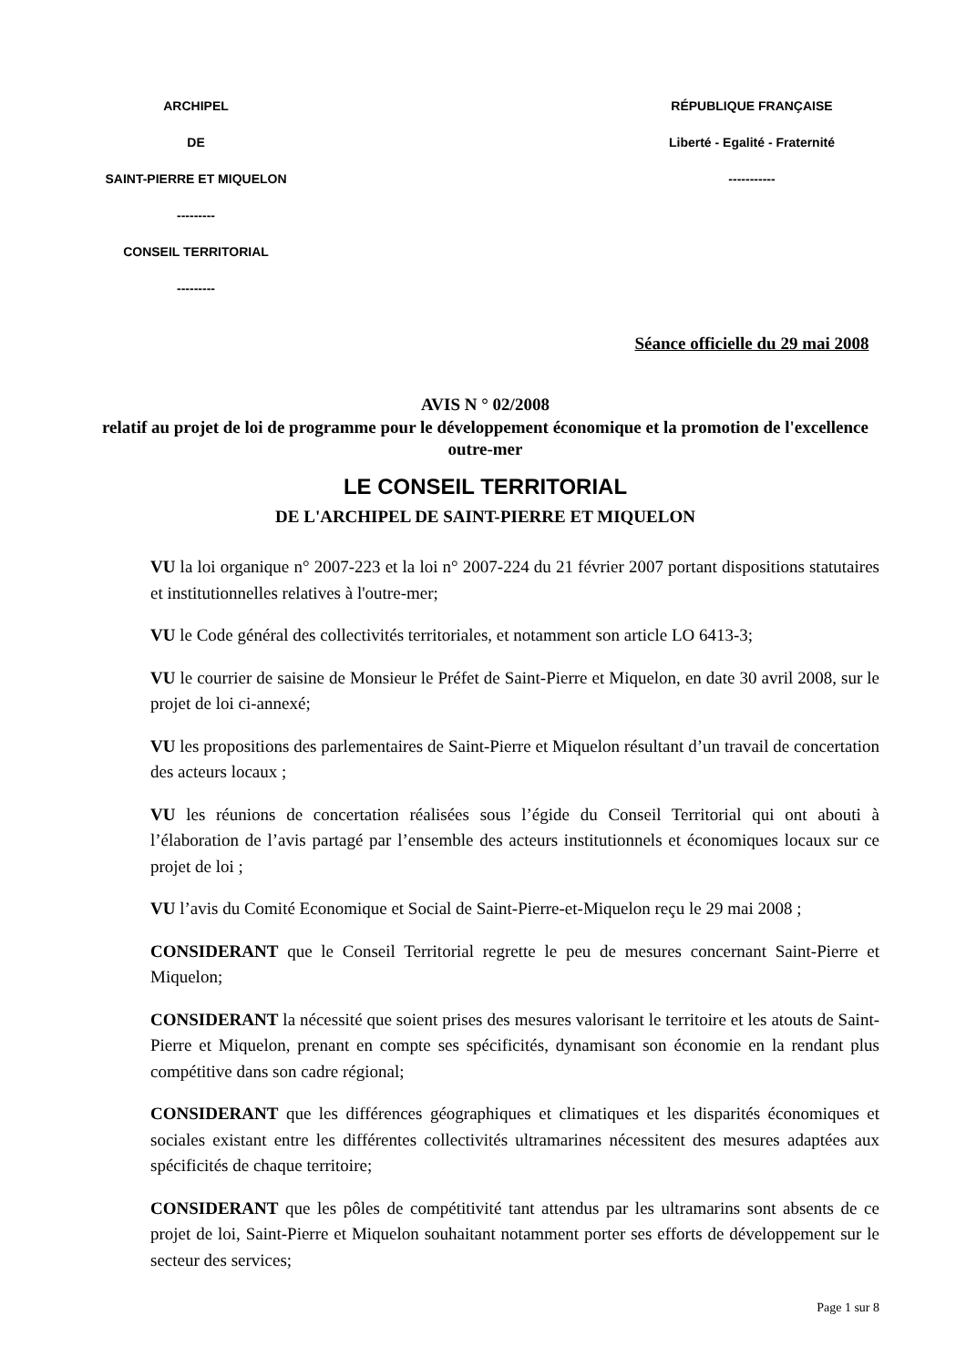ARCHIPEL
DE
SAINT-PIERRE ET MIQUELON
---------
CONSEIL TERRITORIAL
---------
RÉPUBLIQUE FRANÇAISE
Liberté - Egalité - Fraternité
-----------
Séance officielle du 29 mai 2008
AVIS N ° 02/2008
relatif au projet de loi de programme pour le développement économique et la promotion de l'excellence outre-mer
LE CONSEIL TERRITORIAL
DE L'ARCHIPEL DE SAINT-PIERRE ET MIQUELON
VU la loi organique n° 2007-223 et la loi n° 2007-224 du 21 février 2007 portant dispositions statutaires et institutionnelles relatives à l'outre-mer;
VU le Code général des collectivités territoriales, et notamment son article LO 6413-3;
VU le courrier de saisine de Monsieur le Préfet de Saint-Pierre et Miquelon, en date 30 avril 2008, sur le projet de loi ci-annexé;
VU les propositions des parlementaires de Saint-Pierre et Miquelon résultant d’un travail de concertation des acteurs locaux ;
VU les réunions de concertation réalisées sous l’égide du Conseil Territorial qui ont abouti à l’élaboration de l’avis partagé par l’ensemble des acteurs institutionnels et économiques locaux sur ce projet de loi ;
VU l’avis du Comité Economique et Social de Saint-Pierre-et-Miquelon reçu le 29 mai 2008 ;
CONSIDERANT que le Conseil Territorial regrette le peu de mesures concernant Saint-Pierre et Miquelon;
CONSIDERANT la nécessité que soient prises des mesures valorisant le territoire et les atouts de Saint-Pierre et Miquelon, prenant en compte ses spécificités, dynamisant son économie en la rendant plus compétitive dans son cadre régional;
CONSIDERANT que les différences géographiques et climatiques et les disparités économiques et sociales existant entre les différentes collectivités ultramarines nécessitent des mesures adaptées aux spécificités de chaque territoire;
CONSIDERANT que les pôles de compétitivité tant attendus par les ultramarins sont absents de ce projet de loi, Saint-Pierre et Miquelon souhaitant notamment porter ses efforts de développement sur le secteur des services;
Page 1 sur 8